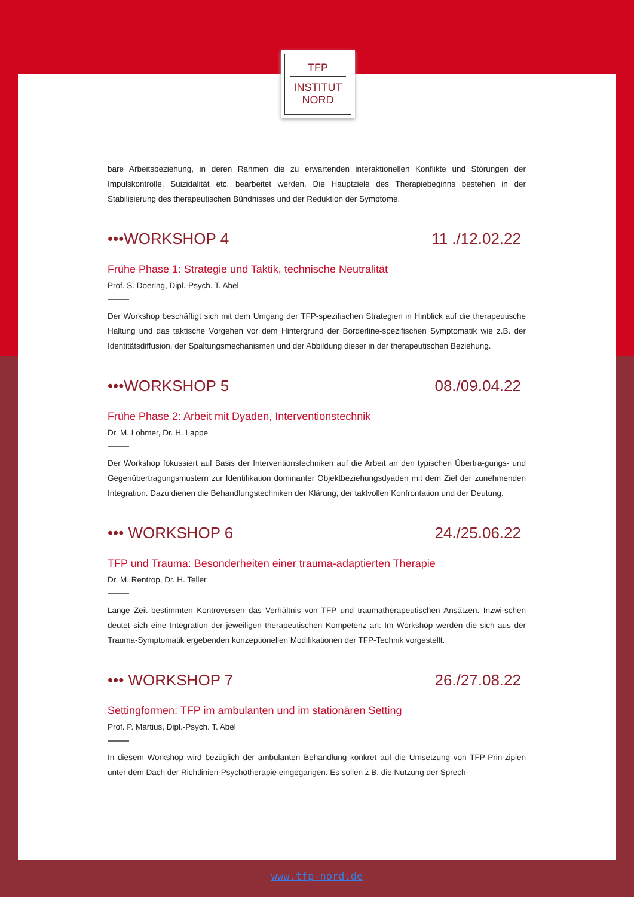TFP
INSTITUT
NORD
bare Arbeitsbeziehung, in deren Rahmen die zu erwartenden interaktionellen Konflikte und Störungen der Impulskontrolle, Suizidalität etc. bearbeitet werden. Die Hauptziele des Therapiebeginns bestehen in der Stabilisierung des therapeutischen Bündnisses und der Reduktion der Symptome.
•••WORKSHOP 4 11 ./12.02.22
Frühe Phase 1: Strategie und Taktik, technische Neutralität
Prof. S. Doering, Dipl.-Psych. T. Abel
Der Workshop beschäftigt sich mit dem Umgang der TFP-spezifischen Strategien in Hinblick auf die therapeutische Haltung und das taktische Vorgehen vor dem Hintergrund der Borderline-spezifischen Symptomatik wie z.B. der Identitätsdiffusion, der Spaltungsmechanismen und der Abbildung dieser in der therapeutischen Beziehung.
•••WORKSHOP 5 08./09.04.22
Frühe Phase 2: Arbeit mit Dyaden, Interventionstechnik
Dr. M. Lohmer, Dr. H. Lappe
Der Workshop fokussiert auf Basis der Interventionstechniken auf die Arbeit an den typischen Übertra-gungs- und Gegenübertragungsmustern zur Identifikation dominanter Objektbeziehungsdyaden mit dem Ziel der zunehmenden Integration. Dazu dienen die Behandlungstechniken der Klärung, der taktvollen Konfrontation und der Deutung.
••• WORKSHOP 6 24./25.06.22
TFP und Trauma: Besonderheiten einer trauma-adaptierten Therapie
Dr. M. Rentrop, Dr. H. Teller
Lange Zeit bestimmten Kontroversen das Verhältnis von TFP und traumatherapeutischen Ansätzen. Inzwi-schen deutet sich eine Integration der jeweiligen therapeutischen Kompetenz an: Im Workshop werden die sich aus der Trauma-Symptomatik ergebenden konzeptionellen Modifikationen der TFP-Technik vorgestellt.
••• WORKSHOP 7 26./27.08.22
Settingformen: TFP im ambulanten und im stationären Setting
Prof. P. Martius, Dipl.-Psych. T. Abel
In diesem Workshop wird bezüglich der ambulanten Behandlung konkret auf die Umsetzung von TFP-Prin-zipien unter dem Dach der Richtlinien-Psychotherapie eingegangen. Es sollen z.B. die Nutzung der Sprech-
www.tfp-nord.de